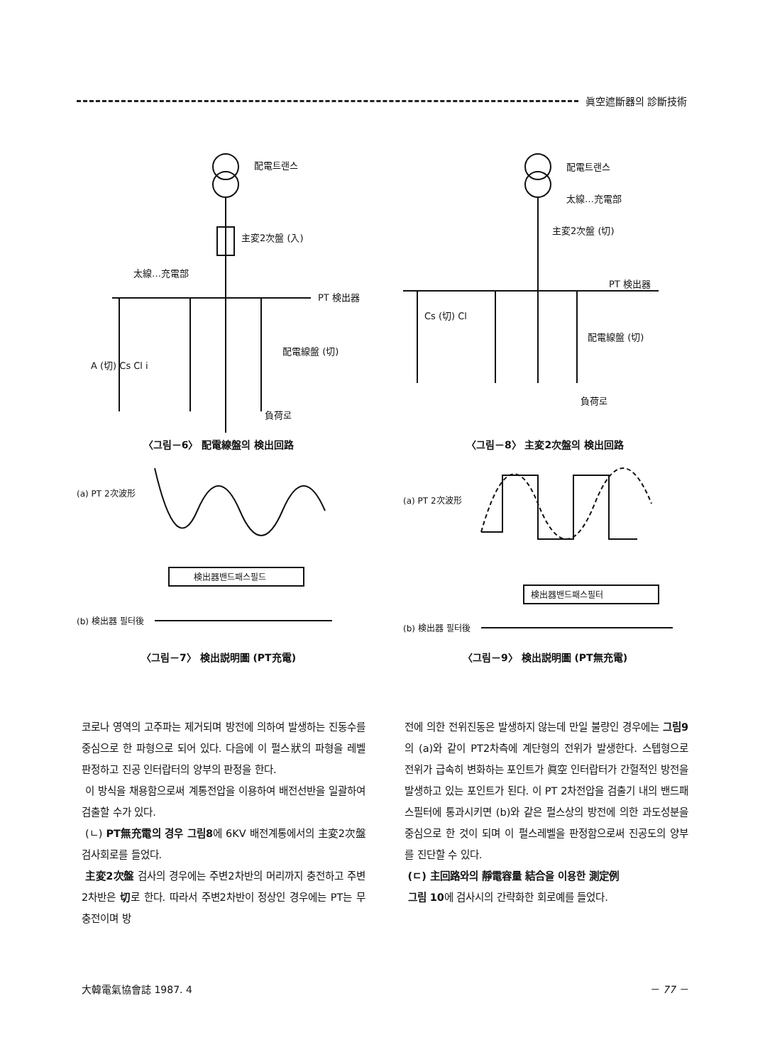眞空遮斷器의 診斷技術
配電트랜스
主変2次盤 (入)
太線…充電部
PT 検出器
配電線盤 (切)
A (切) Cs Cl i
負荷로
〈그림－6〉 配電線盤의 検出回路
(a) PT 2次波形
検出器밴드패스필드
(b) 検出器 필터後
〈그림－7〉 検出説明圖 (PT充電)
配電트랜스
太線…充電部
主変2次盤 (切)
PT 検出器
配電線盤 (切)
Cs (切) Cl
負荷로
〈그림－8〉 主変2次盤의 検出回路
(a) PT 2次波形
検出器밴드패스필터
(b) 検出器 필터後
〈그림－9〉 検出説明圖 (PT無充電)
코로나 영역의 고주파는 제거되며 방전에 의하여 발생하는 진동수를 중심으로 한 파형으로 되어 있다. 다음에 이 펄스狀의 파형을 레벨 판정하고 진공 인터랍터의 양부의 판정을 한다.
이 방식을 채용함으로써 계통전압을 이용하여 배전선반을 일괄하여 검출할 수가 있다.
(ㄴ) PT無充電의 경우 그림8에 6KV 배전계통에서의 主変2次盤 검사회로를 들었다.
主変2次盤 검사의 경우에는 주변2차반의 머리까지 충전하고 주변2차반은 切로 한다. 따라서 주변2차반이 정상인 경우에는 PT는 무충전이며 방
전에 의한 전위진동은 발생하지 않는데 만일 불량인 경우에는 그림9의 (a)와 같이 PT2차측에 계단형의 전위가 발생한다. 스텝형으로 전위가 급속히 변화하는 포인트가 眞空 인터랍터가 간헐적인 방전을 발생하고 있는 포인트가 된다. 이 PT 2차전압을 검출기 내의 밴드패스필터에 통과시키면 (b)와 같은 펄스상의 방전에 의한 과도성분을 중심으로 한 것이 되며 이 펄스레벨을 판정함으로써 진공도의 양부를 진단할 수 있다.
(ㄷ) 主回路와의 靜電容量 結合을 이용한 測定例
그림 10에 검사시의 간략화한 회로예를 들었다.
大韓電氣協會誌 1987. 4 － 77 －